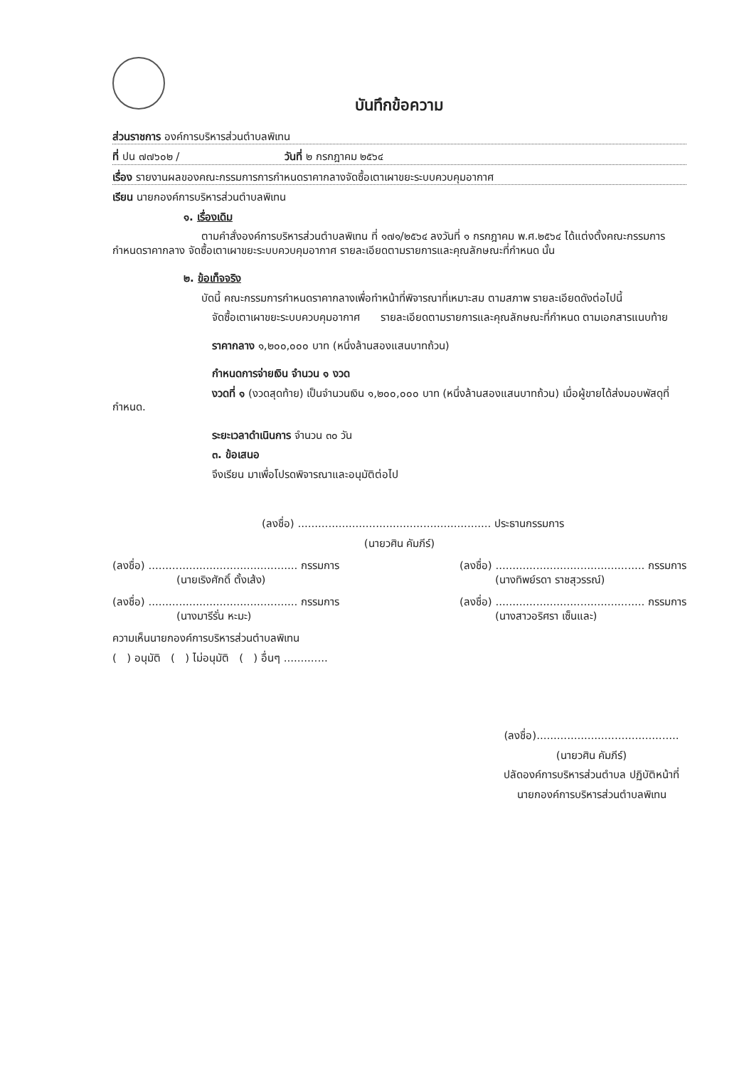บันทึกข้อความ
ส่วนราชการ องค์การบริหารส่วนตำบลพิเทน
ที่ ปน ๗๗๖๐๒ / วันที่ ๒ กรกฎาคม ๒๕๖๔
เรื่อง รายงานผลของคณะกรรมการการกำหนดราคากลางจัดซื้อเตาเผาขยะระบบควบคุมอากาศ
เรียน นายกองค์การบริหารส่วนตำบลพิเทน
๑. เรื่องเดิม
ตามคำสั่งองค์การบริหารส่วนตำบลพิเทน ที่ ๑๗๑/๒๕๖๔ ลงวันที่ ๑ กรกฎาคม พ.ศ.๒๕๖๔ ได้แต่งตั้งคณะกรรมการกำหนดราคากลาง จัดซื้อเตาเผาขยะระบบควบคุมอากาศ รายละเอียดตามรายการและคุณลักษณะที่กำหนด นั้น
๒. ข้อเท็จจริง
บัดนี้ คณะกรรมการกำหนดราคากลางเพื่อทำหน้าที่พิจารณาที่เหมาะสม ตามสภาพ รายละเอียดดังต่อไปนี้
จัดซื้อเตาเผาขยะระบบควบคุมอากาศ รายละเอียดตามรายการและคุณลักษณะที่กำหนด ตามเอกสารแนบท้าย
ราคากลาง ๑,๒๐๐,๐๐๐ บาท (หนึ่งล้านสองแสนบาทถ้วน)
กำหนดการจ่ายเงิน จำนวน ๑ งวด
งวดที่ ๑ (งวดสุดท้าย) เป็นจำนวนเงิน ๑,๒๐๐,๐๐๐ บาท (หนึ่งล้านสองแสนบาทถ้วน) เมื่อผู้ขายได้ส่งมอบพัสดุที่กำหนด.
ระยะเวลาดำเนินการ จำนวน ๓๐ วัน
๓. ข้อเสนอ
จึงเรียน มาเพื่อโปรดพิจารณาและอนุมัติต่อไป
(ลงชื่อ) ......................................................... ประธานกรรมการ
(นายวศิน คัมภีร์)
(ลงชื่อ) ............................................ กรรมการ
(นายเริงศักดิ์ ตั้งเส้ง)
(ลงชื่อ) ............................................ กรรมการ
(นางทิพย์รดา ราชสุวรรณ์)
(ลงชื่อ) ............................................ กรรมการ
(นางมารีรั่น หะมะ)
(ลงชื่อ) ............................................ กรรมการ
(นางสาวอริศรา เซ็นและ)
ความเห็นนายกองค์การบริหารส่วนตำบลพิเทน
( ) อนุมัติ ( ) ไม่อนุมัติ ( ) อื่นๆ .............
(ลงชื่อ)..........................................
(นายวศิน คัมภีร์)
ปลัดองค์การบริหารส่วนตำบล ปฏิบัติหน้าที่
นายกองค์การบริหารส่วนตำบลพิเทน